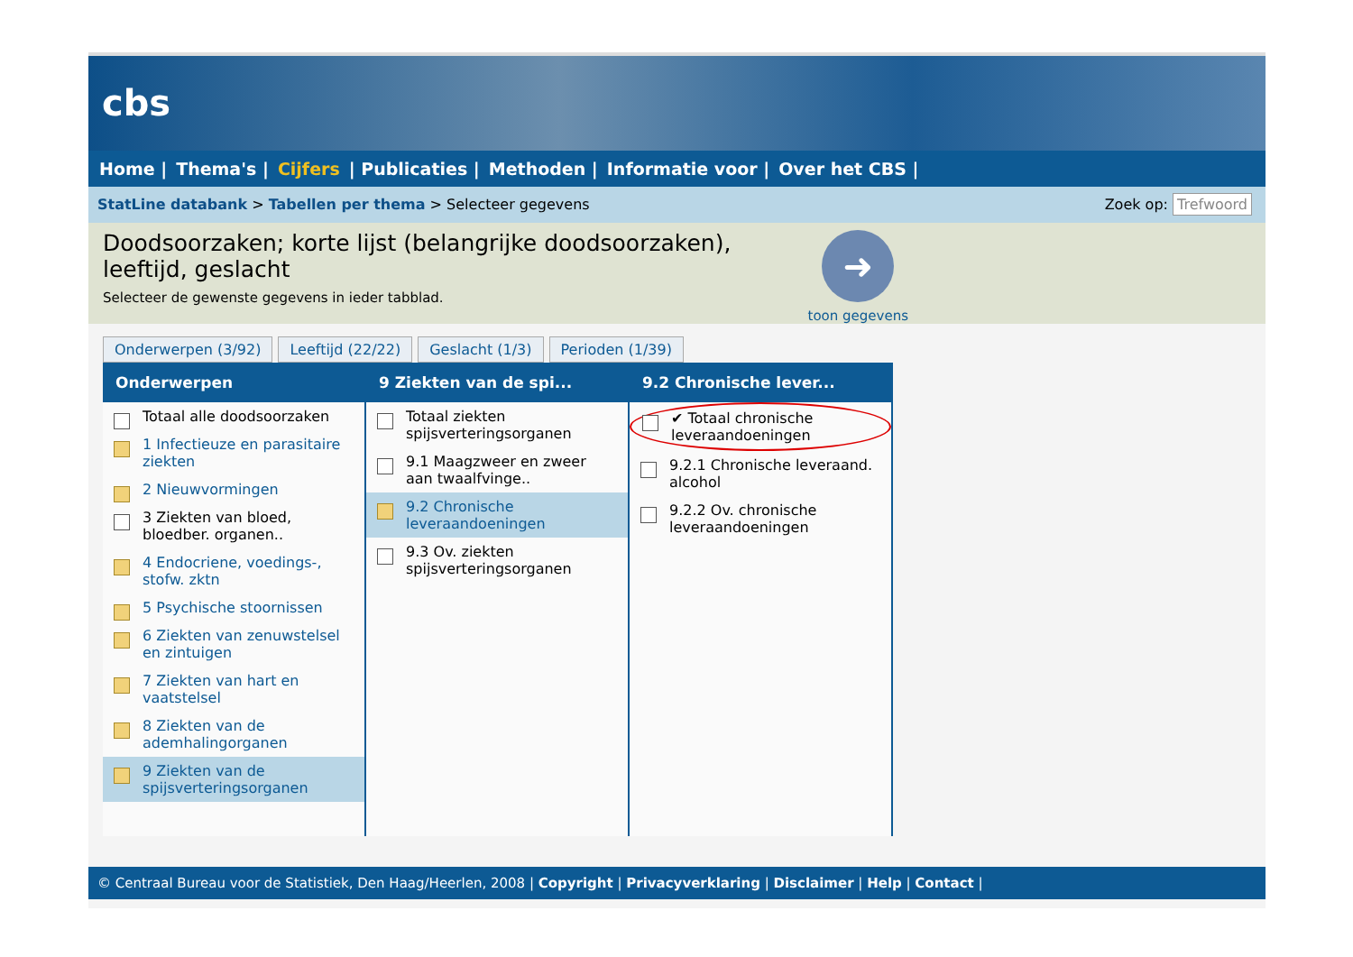cbs
Home | Thema's | Cijfers | Publicaties | Methoden | Informatie voor | Over het CBS |
StatLine databank > Tabellen per thema > Selecteer gegevens
Zoek op: Trefwoord
Doodsoorzaken; korte lijst (belangrijke doodsoorzaken),
leeftijd, geslacht
Selecteer de gewenste gegevens in ieder tabblad.
➜
toon gegevens
Onderwerpen (3/92) Leeftijd (22/22) Geslacht (1/3) Perioden (1/39)
Onderwerpen
Totaal alle doodsoorzaken
1 Infectieuze en parasitaire ziekten
2 Nieuwvormingen
3 Ziekten van bloed, bloedber. organen..
4 Endocriene, voedings-, stofw. zktn
5 Psychische stoornissen
6 Ziekten van zenuwstelsel en zintuigen
7 Ziekten van hart en vaatstelsel
8 Ziekten van de ademhalingorganen
9 Ziekten van de spijsverteringsorganen
9 Ziekten van de spi...
Totaal ziekten spijsverteringsorganen
9.1 Maagzweer en zweer aan twaalfvinge..
9.2 Chronische leveraandoeningen
9.3 Ov. ziekten spijsverteringsorganen
9.2 Chronische lever...
✔ Totaal chronische leveraandoeningen
9.2.1 Chronische leveraand. alcohol
9.2.2 Ov. chronische leveraandoeningen
© Centraal Bureau voor de Statistiek, Den Haag/Heerlen, 2008 | Copyright | Privacyverklaring | Disclaimer | Help | Contact |